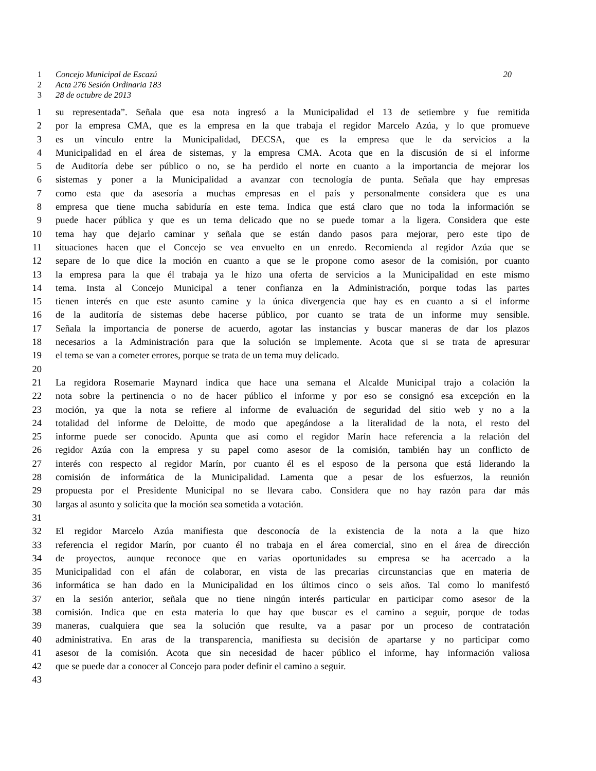1 Concejo Municipal de Escazú 20
2 Acta 276 Sesión Ordinaria 183
3 28 de octubre de 2013
1 su representada”. Señala que esa nota ingresó a la Municipalidad el 13 de setiembre y fue remitida
2 por la empresa CMA, que es la empresa en la que trabaja el regidor Marcelo Azúa, y lo que promueve
3 es un vínculo entre la Municipalidad, DECSA, que es la empresa que le da servicios a la
4 Municipalidad en el área de sistemas, y la empresa CMA. Acota que en la discusión de si el informe
5 de Auditoría debe ser público o no, se ha perdido el norte en cuanto a la importancia de mejorar los
6 sistemas y poner a la Municipalidad a avanzar con tecnología de punta. Señala que hay empresas
7 como esta que da asesoría a muchas empresas en el país y personalmente considera que es una
8 empresa que tiene mucha sabiduría en este tema. Indica que está claro que no toda la información se
9 puede hacer pública y que es un tema delicado que no se puede tomar a la ligera. Considera que este
10 tema hay que dejarlo caminar y señala que se están dando pasos para mejorar, pero este tipo de
11 situaciones hacen que el Concejo se vea envuelto en un enredo. Recomienda al regidor Azúa que se
12 separe de lo que dice la moción en cuanto a que se le propone como asesor de la comisión, por cuanto
13 la empresa para la que él trabaja ya le hizo una oferta de servicios a la Municipalidad en este mismo
14 tema. Insta al Concejo Municipal a tener confianza en la Administración, porque todas las partes
15 tienen interés en que este asunto camine y la única divergencia que hay es en cuanto a si el informe
16 de la auditoría de sistemas debe hacerse público, por cuanto se trata de un informe muy sensible.
17 Señala la importancia de ponerse de acuerdo, agotar las instancias y buscar maneras de dar los plazos
18 necesarios a la Administración para que la solución se implemente. Acota que si se trata de apresurar
19 el tema se van a cometer errores, porque se trata de un tema muy delicado.
20
21 La regidora Rosemarie Maynard indica que hace una semana el Alcalde Municipal trajo a colación la
22 nota sobre la pertinencia o no de hacer público el informe y por eso se consignó esa excepción en la
23 moción, ya que la nota se refiere al informe de evaluación de seguridad del sitio web y no a la
24 totalidad del informe de Deloitte, de modo que apegándose a la literalidad de la nota, el resto del
25 informe puede ser conocido. Apunta que así como el regidor Marín hace referencia a la relación del
26 regidor Azúa con la empresa y su papel como asesor de la comisión, también hay un conflicto de
27 interés con respecto al regidor Marín, por cuanto él es el esposo de la persona que está liderando la
28 comisión de informática de la Municipalidad. Lamenta que a pesar de los esfuerzos, la reunión
29 propuesta por el Presidente Municipal no se llevara cabo. Considera que no hay razón para dar más
30 largas al asunto y solicita que la moción sea sometida a votación.
31
32 El regidor Marcelo Azúa manifiesta que desconocía de la existencia de la nota a la que hizo
33 referencia el regidor Marín, por cuanto él no trabaja en el área comercial, sino en el área de dirección
34 de proyectos, aunque reconoce que en varias oportunidades su empresa se ha acercado a la
35 Municipalidad con el afán de colaborar, en vista de las precarias circunstancias que en materia de
36 informática se han dado en la Municipalidad en los últimos cinco o seis años. Tal como lo manifestó
37 en la sesión anterior, señala que no tiene ningún interés particular en participar como asesor de la
38 comisión. Indica que en esta materia lo que hay que buscar es el camino a seguir, porque de todas
39 maneras, cualquiera que sea la solución que resulte, va a pasar por un proceso de contratación
40 administrativa. En aras de la transparencia, manifiesta su decisión de apartarse y no participar como
41 asesor de la comisión. Acota que sin necesidad de hacer público el informe, hay información valiosa
42 que se puede dar a conocer al Concejo para poder definir el camino a seguir.
43